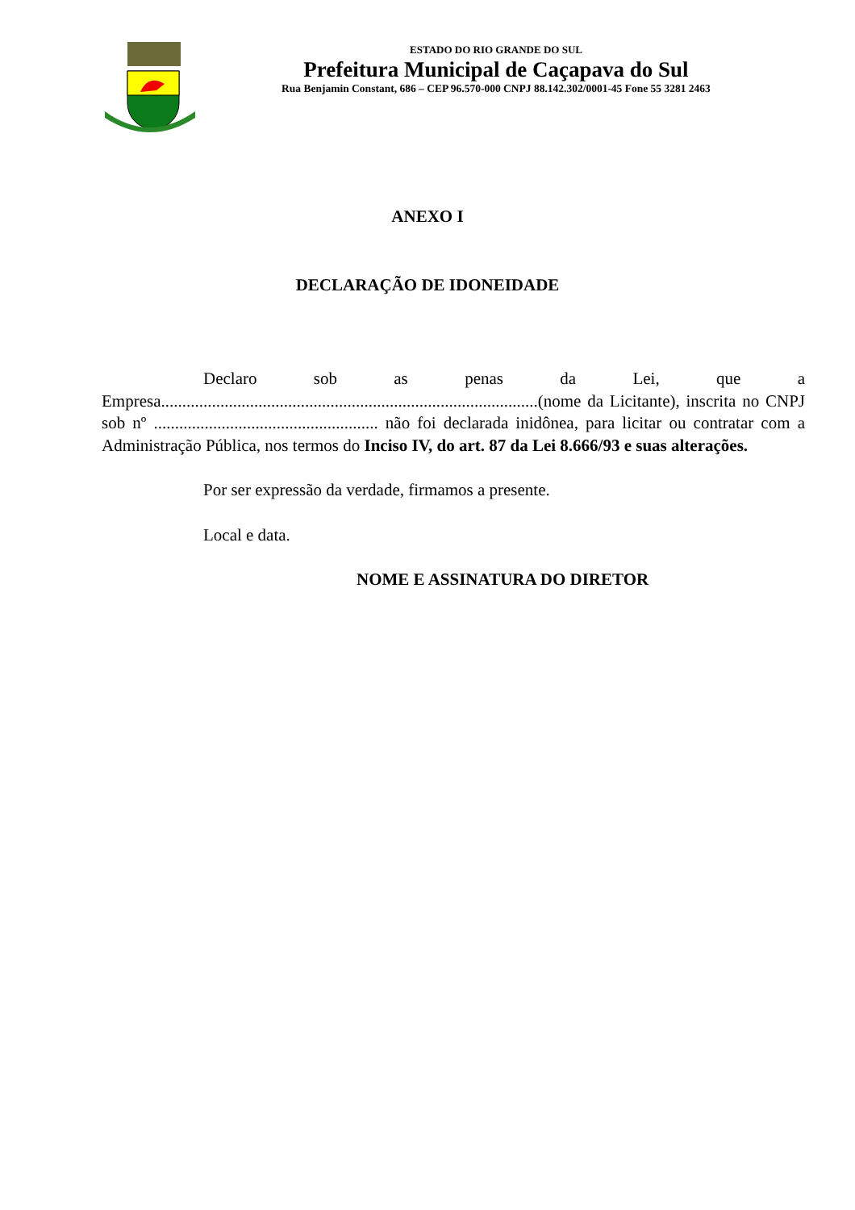ESTADO DO RIO GRANDE DO SUL
Prefeitura Municipal de Caçapava do Sul
Rua Benjamin Constant, 686 – CEP 96.570-000 CNPJ 88.142.302/0001-45 Fone 55 3281 2463
ANEXO I
DECLARAÇÃO DE IDONEIDADE
Declaro sob as penas da Lei, que a Empresa.........................................................................................(nome da Licitante), inscrita no CNPJ sob nº ..................................................... não foi declarada inidônea, para licitar ou contratar com a Administração Pública, nos termos do Inciso IV, do art. 87 da Lei 8.666/93 e suas alterações.
Por ser expressão da verdade, firmamos a presente.
Local e data.
NOME E ASSINATURA DO DIRETOR